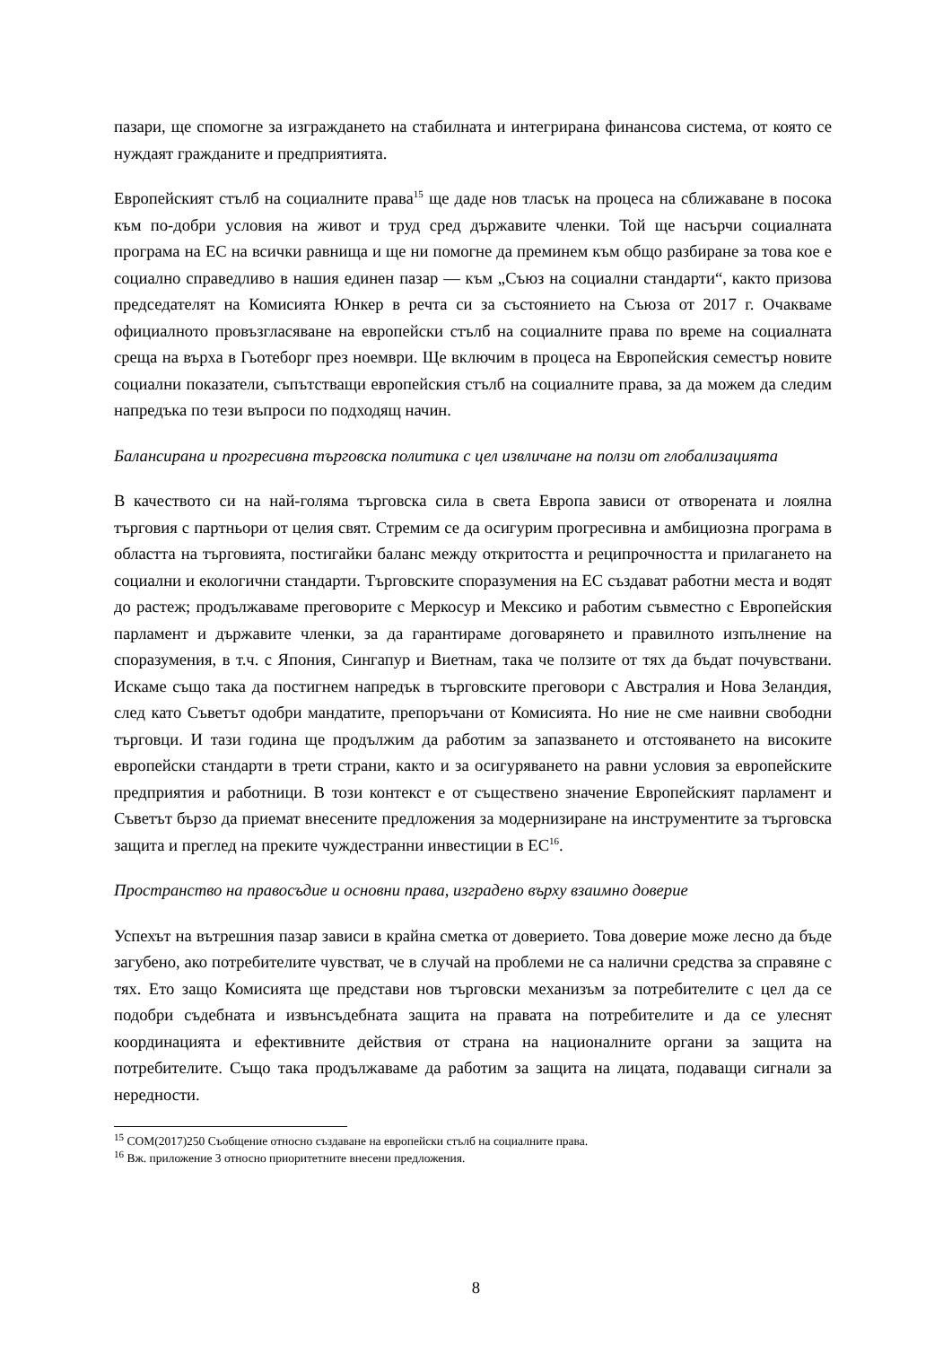пазари, ще спомогне за изграждането на стабилната и интегрирана финансова система, от която се нуждаят гражданите и предприятията.
Европейският стълб на социалните права<sup>15</sup> ще даде нов тласък на процеса на сближаване в посока към по-добри условия на живот и труд сред държавите членки. Той ще насърчи социалната програма на ЕС на всички равнища и ще ни помогне да преминем към общо разбиране за това кое е социално справедливо в нашия единен пазар — към „Съюз на социални стандарти“, както призова председателят на Комисията Юнкер в речта си за състоянието на Съюза от 2017 г. Очакваме официалното провъзгласяване на европейски стълб на социалните права по време на социалната среща на върха в Гьотеборг през ноември. Ще включим в процеса на Европейския семестър новите социални показатели, съпътстващи европейския стълб на социалните права, за да можем да следим напредъка по тези въпроси по подходящ начин.
Балансирана и прогресивна търговска политика с цел извличане на ползи от глобализацията
В качеството си на най-голяма търговска сила в света Европа зависи от отворената и лоялна търговия с партньори от целия свят. Стремим се да осигурим прогресивна и амбициозна програма в областта на търговията, постигайки баланс между откритостта и реципрочността и прилагането на социални и екологични стандарти. Търговските споразумения на ЕС създават работни места и водят до растеж; продължаваме преговорите с Меркосур и Мексико и работим съвместно с Европейския парламент и държавите членки, за да гарантираме договарянето и правилното изпълнение на споразумения, в т.ч. с Япония, Сингапур и Виетнам, така че ползите от тях да бъдат почувствани. Искаме също така да постигнем напредък в търговските преговори с Австралия и Нова Зеландия, след като Съветът одобри мандатите, препоръчани от Комисията. Но ние не сме наивни свободни търговци. И тази година ще продължим да работим за запазването и отстояването на високите европейски стандарти в трети страни, както и за осигуряването на равни условия за европейските предприятия и работници. В този контекст е от съществено значение Европейският парламент и Съветът бързо да приемат внесените предложения за модернизиране на инструментите за търговска защита и преглед на преките чуждестранни инвестиции в ЕС<sup>16</sup>.
Пространство на правосъдие и основни права, изградено върху взаимно доверие
Успехът на вътрешния пазар зависи в крайна сметка от доверието. Това доверие може лесно да бъде загубено, ако потребителите чувстват, че в случай на проблеми не са налични средства за справяне с тях. Ето защо Комисията ще представи нов търговски механизъм за потребителите с цел да се подобри съдебната и извънсъдебната защита на правата на потребителите и да се улеснят координацията и ефективните действия от страна на националните органи за защита на потребителите. Също така продължаваме да работим за защита на лицата, подаващи сигнали за нередности.
<sup>15</sup> COM(2017)250 Съобщение относно създаване на европейски стълб на социалните права.
<sup>16</sup> Вж. приложение 3 относно приоритетните внесени предложения.
8